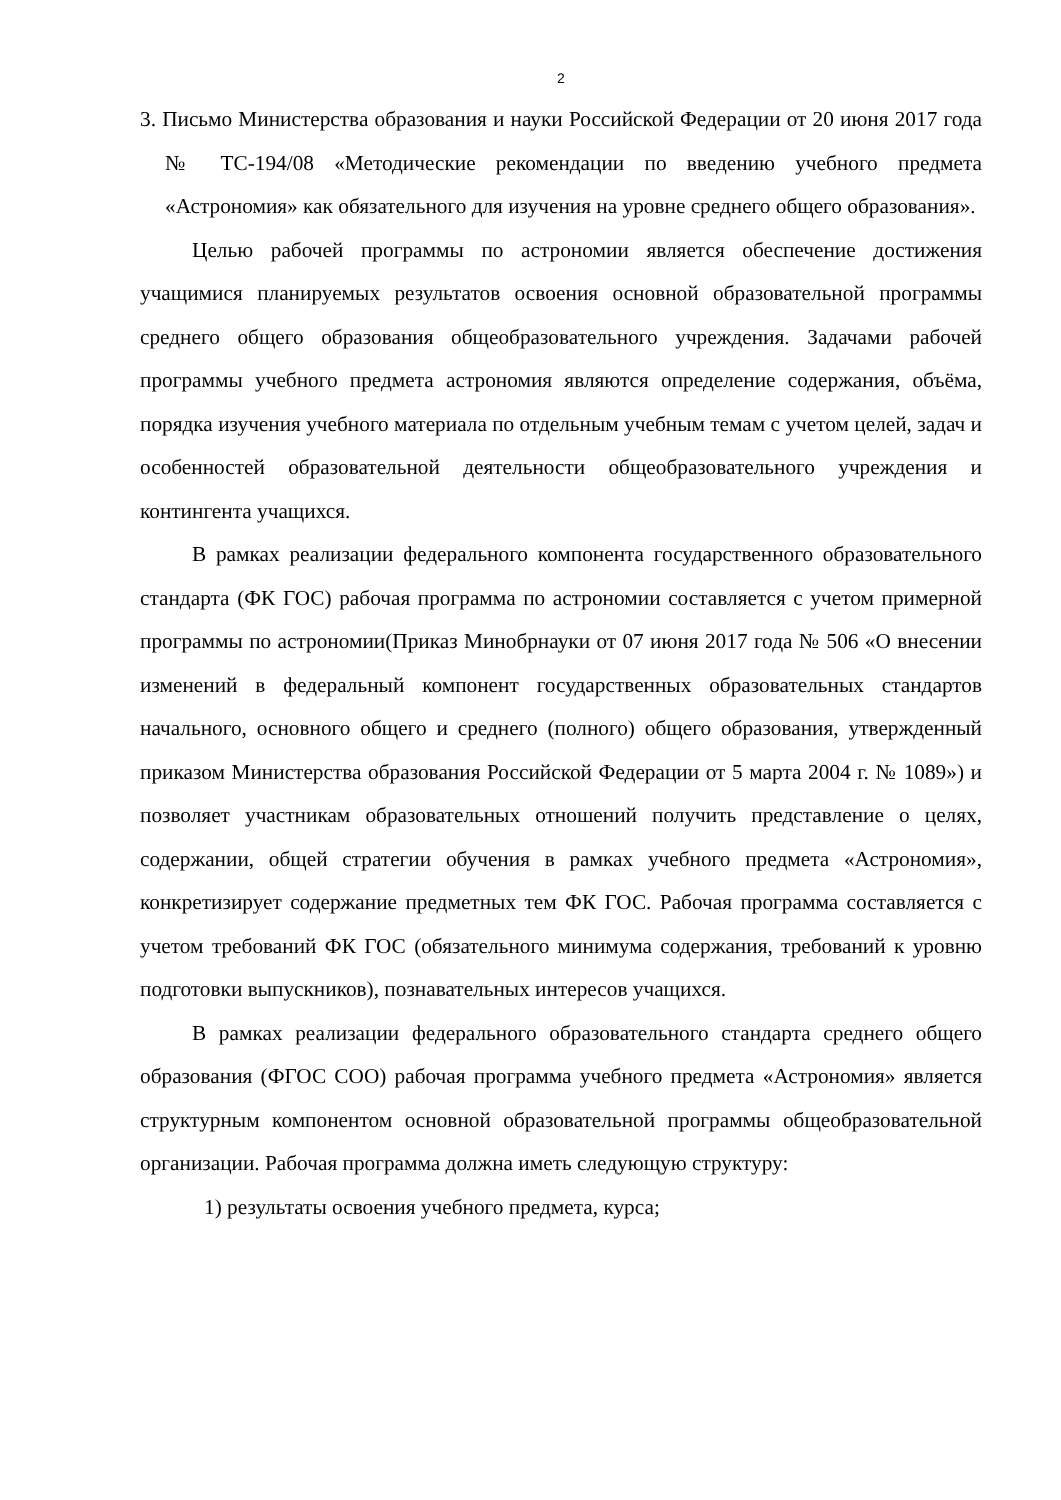2
3. Письмо Министерства образования и науки Российской Федерации от 20 июня 2017 года № ТС-194/08 «Методические рекомендации по введению учебного предмета «Астрономия» как обязательного для изучения на уровне среднего общего образования».
Целью рабочей программы по астрономии является обеспечение достижения учащимися планируемых результатов освоения основной образовательной программы среднего общего образования общеобразовательного учреждения. Задачами рабочей программы учебного предмета астрономия являются определение содержания, объёма, порядка изучения учебного материала по отдельным учебным темам с учетом целей, задач и особенностей образовательной деятельности общеобразовательного учреждения и контингента учащихся.
В рамках реализации федерального компонента государственного образовательного стандарта (ФК ГОС) рабочая программа по астрономии составляется с учетом примерной программы по астрономии(Приказ Минобрнауки от 07 июня 2017 года № 506 «О внесении изменений в федеральный компонент государственных образовательных стандартов начального, основного общего и среднего (полного) общего образования, утвержденный приказом Министерства образования Российской Федерации от 5 марта 2004 г. № 1089») и позволяет участникам образовательных отношений получить представление о целях, содержании, общей стратегии обучения в рамках учебного предмета «Астрономия», конкретизирует содержание предметных тем ФК ГОС. Рабочая программа составляется с учетом требований ФК ГОС (обязательного минимума содержания, требований к уровню подготовки выпускников), познавательных интересов учащихся.
В рамках реализации федерального образовательного стандарта среднего общего образования (ФГОС СОО) рабочая программа учебного предмета «Астрономия» является структурным компонентом основной образовательной программы общеобразовательной организации. Рабочая программа должна иметь следующую структуру:
1) результаты освоения учебного предмета, курса;